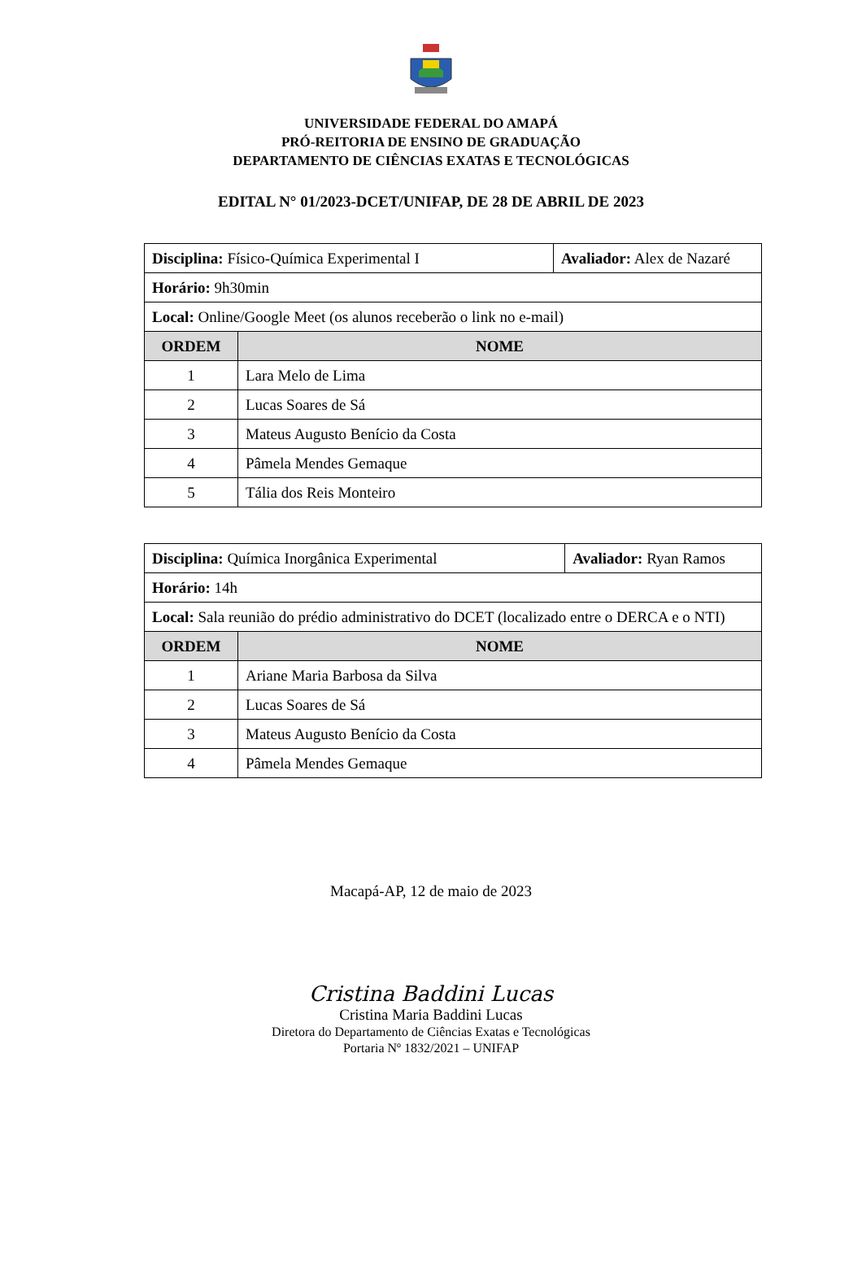UNIVERSIDADE FEDERAL DO AMAPÁ
PRÓ-REITORIA DE ENSINO DE GRADUAÇÃO
DEPARTAMENTO DE CIÊNCIAS EXATAS E TECNOLÓGICAS
EDITAL N° 01/2023-DCET/UNIFAP, DE 28 DE ABRIL DE 2023
| Disciplina: Físico-Química Experimental I | | Avaliador: Alex de Nazaré |
| Horário: 9h30min | | |
| Local: Online/Google Meet (os alunos receberão o link no e-mail) | | |
| ORDEM | NOME | |
| 1 | Lara Melo de Lima | |
| 2 | Lucas Soares de Sá | |
| 3 | Mateus Augusto Benício da Costa | |
| 4 | Pâmela Mendes Gemaque | |
| 5 | Tália dos Reis Monteiro | |
| Disciplina: Química Inorgânica Experimental | | Avaliador: Ryan Ramos |
| Horário: 14h | | |
| Local: Sala reunião do prédio administrativo do DCET (localizado entre o DERCA e o NTI) | | |
| ORDEM | NOME | |
| 1 | Ariane Maria Barbosa da Silva | |
| 2 | Lucas Soares de Sá | |
| 3 | Mateus Augusto Benício da Costa | |
| 4 | Pâmela Mendes Gemaque | |
Macapá-AP, 12 de maio de 2023
Cristina Baddini Lucas
Cristina Maria Baddini Lucas
Diretora do Departamento de Ciências Exatas e Tecnológicas
Portaria Nº 1832/2021 – UNIFAP